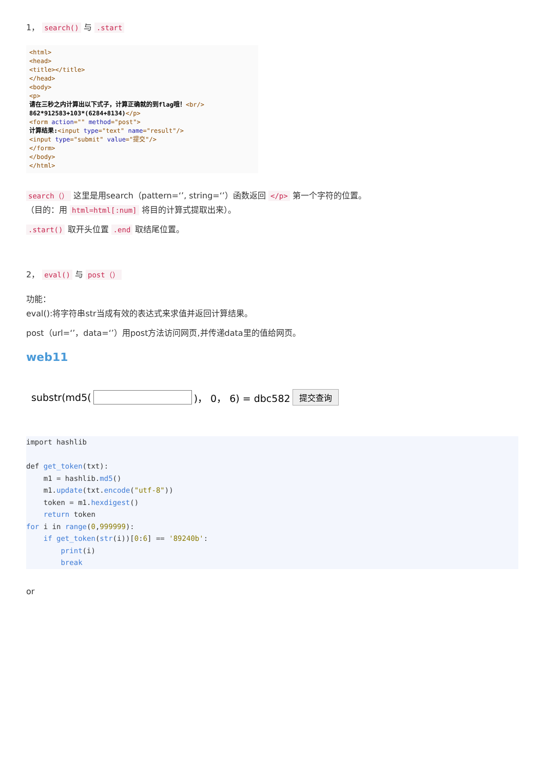1， search() 与 .start
<html>
<head>
<title></title>
</head>
<body>
<p>
请在三秒之内计算出以下式子，计算正确就的到flag哦！<br/>
862*912583+103*(6284+8134)</p>
<form action="" method="post">
计算结果:<input type="text" name="result"/>
<input type="submit" value="提交"/>
</form>
</body>
</html>
search（） 这里是用search（pattern=‘’, string=‘’）函数返回 </p> 第一个字符的位置。
（目的：用 html=html[:num] 将目的计算式提取出来）。
.start() 取开头位置 .end 取结尾位置。
2， eval() 与 post（）
功能：
eval():将字符串str当成有效的表达式来求值并返回计算结果。
post（url=‘’，data=‘’）用post方法访问网页,并传递data里的值给网页。
web11
substr(md5( )， 0， 6) = dbc582 提交查询
import hashlib

def get_token(txt):
    m1 = hashlib.md5()
    m1.update(txt.encode("utf-8"))
    token = m1.hexdigest()
    return token
for i in range(0,999999):
    if get_token(str(i))[0:6] == '89240b':
        print(i)
        break
or